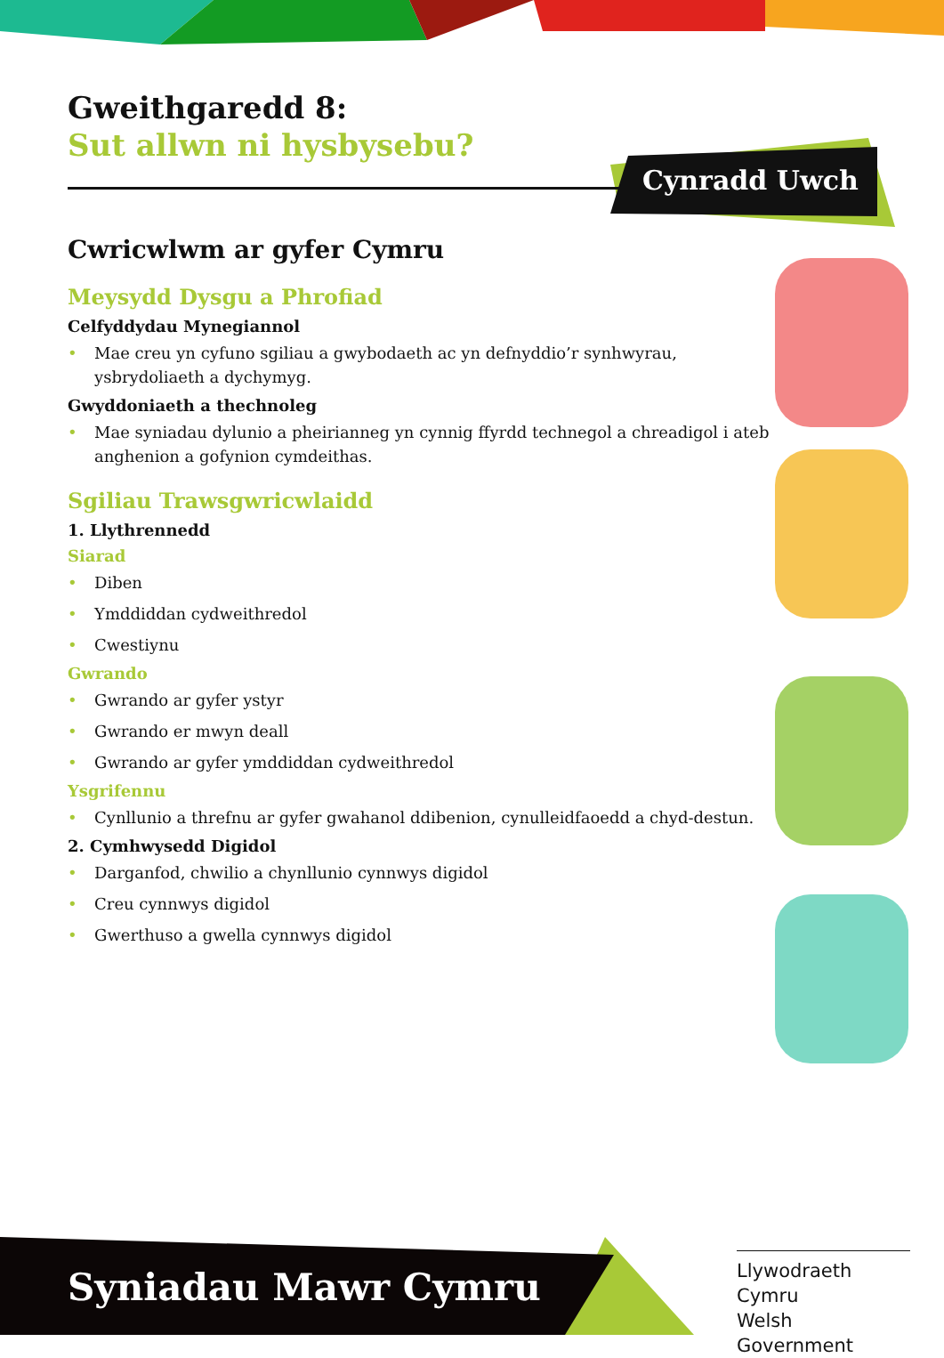Cynradd Uwch
Gweithgaredd 8:
Sut allwn ni hysbysebu?
Cwricwlwm ar gyfer Cymru
Meysydd Dysgu a Phrofiad
Celfyddydau Mynegiannol
• Mae creu yn cyfuno sgiliau a gwybodaeth ac yn defnyddio’r synhwyrau, ysbrydoliaeth a dychymyg.
Gwyddoniaeth a thechnoleg
• Mae syniadau dylunio a pheirianneg yn cynnig ffyrdd technegol a chreadigol i ateb anghenion a gofynion cymdeithas.
Sgiliau Trawsgwricwlaidd
1. Llythrennedd
Siarad
• Diben
• Ymddiddan cydweithredol
• Cwestiynu
Gwrando
• Gwrando ar gyfer ystyr
• Gwrando er mwyn deall
• Gwrando ar gyfer ymddiddan cydweithredol
Ysgrifennu
• Cynllunio a threfnu ar gyfer gwahanol ddibenion, cynulleidfaoedd a chyd-destun.
2. Cymhwysedd Digidol
• Darganfod, chwilio a chynllunio cynnwys digidol
• Creu cynnwys digidol
• Gwerthuso a gwella cynnwys digidol
Syniadau Mawr Cymru
Llywodraeth Cymru
Welsh Government